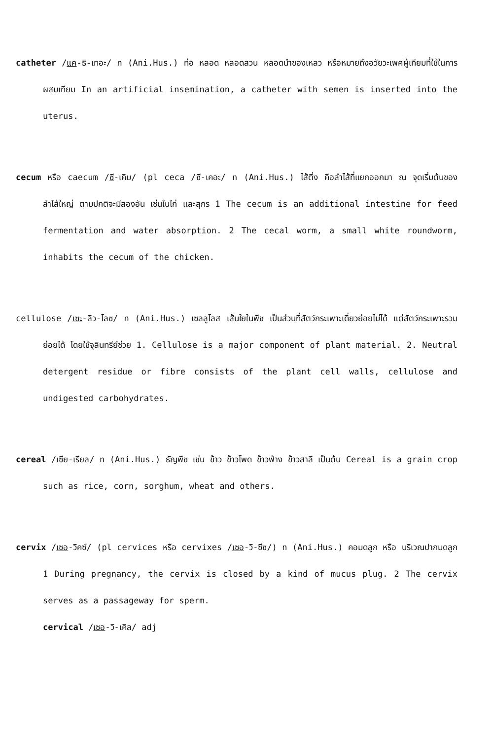catheter /แค-ธิ-เทอะ/ n (Ani.Hus.) ท่อ หลอด หลอดสวน หลอดนำของเหลว หรือหมายถึงอวัยวะเพศผู้เทียมที่ใช้ในการผสมเทียม In an artificial insemination, a catheter with semen is inserted into the uterus.
cecum หรือ caecum /ซี-เคิม/ (pl ceca /ซี-เคอะ/ n (Ani.Hus.) ไส้ติ่ง คือลำไส้ที่แยกออกมา ณ จุดเริ่มต้นของลำไส้ใหญ่ ตามปกติจะมีสองอัน เช่นในไก่ และสุกร 1 The cecum is an additional intestine for feed fermentation and water absorption. 2 The cecal worm, a small white roundworm, inhabits the cecum of the chicken.
cellulose /เซะ-ลิว-โลซ/ n (Ani.Hus.) เซลลูโลส เส้นใยในพืช เป็นส่วนที่สัตว์กระเพาะเดี่ยวย่อยไม่ได้ แต่สัตว์กระเพาะรวมย่อยได้ โดยใช้จุลินทรีย์ช่วย 1. Cellulose is a major component of plant material. 2. Neutral detergent residue or fibre consists of the plant cell walls, cellulose and undigested carbohydrates.
cereal /เซีย-เรียล/ n (Ani.Hus.) ธัญพืช เช่น ข้าว ข้าวโพด ข้าวฟ่าง ข้าวสาลี เป็นต้น Cereal is a grain crop such as rice, corn, sorghum, wheat and others.
cervix /เซอ-วิคซ์/ (pl cervices หรือ cervixes /เซอ-วิ-ซีซ/) n (Ani.Hus.) คอมดลูก หรือ บริเวณปากมดลูก 1 During pregnancy, the cervix is closed by a kind of mucus plug. 2 The cervix serves as a passageway for sperm.
cervical /เซอ-วิ-เคิล/ adj